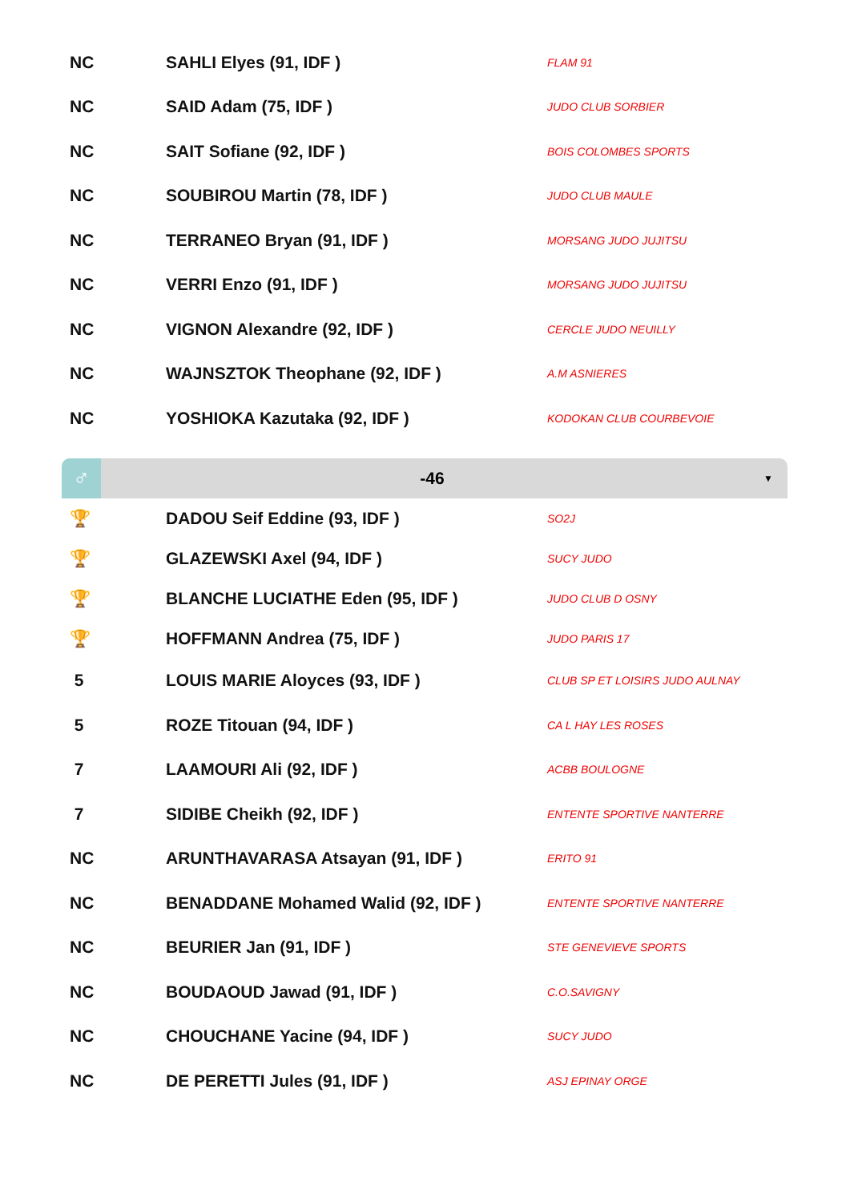| NC | SAHLI Elyes (91, IDF ) | FLAM 91 |
| NC | SAID Adam (75, IDF ) | JUDO CLUB SORBIER |
| NC | SAIT Sofiane (92, IDF ) | BOIS COLOMBES SPORTS |
| NC | SOUBIROU Martin (78, IDF ) | JUDO CLUB MAULE |
| NC | TERRANEO Bryan (91, IDF ) | MORSANG JUDO JUJITSU |
| NC | VERRI Enzo (91, IDF ) | MORSANG JUDO JUJITSU |
| NC | VIGNON Alexandre (92, IDF ) | CERCLE JUDO NEUILLY |
| NC | WAJNSZTOK Theophane (92, IDF ) | A.M ASNIERES |
| NC | YOSHIOKA Kazutaka (92, IDF ) | KODOKAN CLUB COURBEVOIE |
♂
-46
▼
| 🏆 | DADOU Seif Eddine (93, IDF ) | SO2J |
| 🏆 | GLAZEWSKI Axel (94, IDF ) | SUCY JUDO |
| 🏆 | BLANCHE LUCIATHE Eden (95, IDF ) | JUDO CLUB D OSNY |
| 🏆 | HOFFMANN Andrea (75, IDF ) | JUDO PARIS 17 |
| 5 | LOUIS MARIE Aloyces (93, IDF ) | CLUB SP ET LOISIRS JUDO AULNAY |
| 5 | ROZE Titouan (94, IDF ) | CA L HAY LES ROSES |
| 7 | LAAMOURI Ali (92, IDF ) | ACBB BOULOGNE |
| 7 | SIDIBE Cheikh (92, IDF ) | ENTENTE SPORTIVE NANTERRE |
| NC | ARUNTHAVARASA Atsayan (91, IDF ) | ERITO 91 |
| NC | BENADDANE Mohamed Walid (92, IDF ) | ENTENTE SPORTIVE NANTERRE |
| NC | BEURIER Jan (91, IDF ) | STE GENEVIEVE SPORTS |
| NC | BOUDAOUD Jawad (91, IDF ) | C.O.SAVIGNY |
| NC | CHOUCHANE Yacine (94, IDF ) | SUCY JUDO |
| NC | DE PERETTI Jules (91, IDF ) | ASJ EPINAY ORGE |